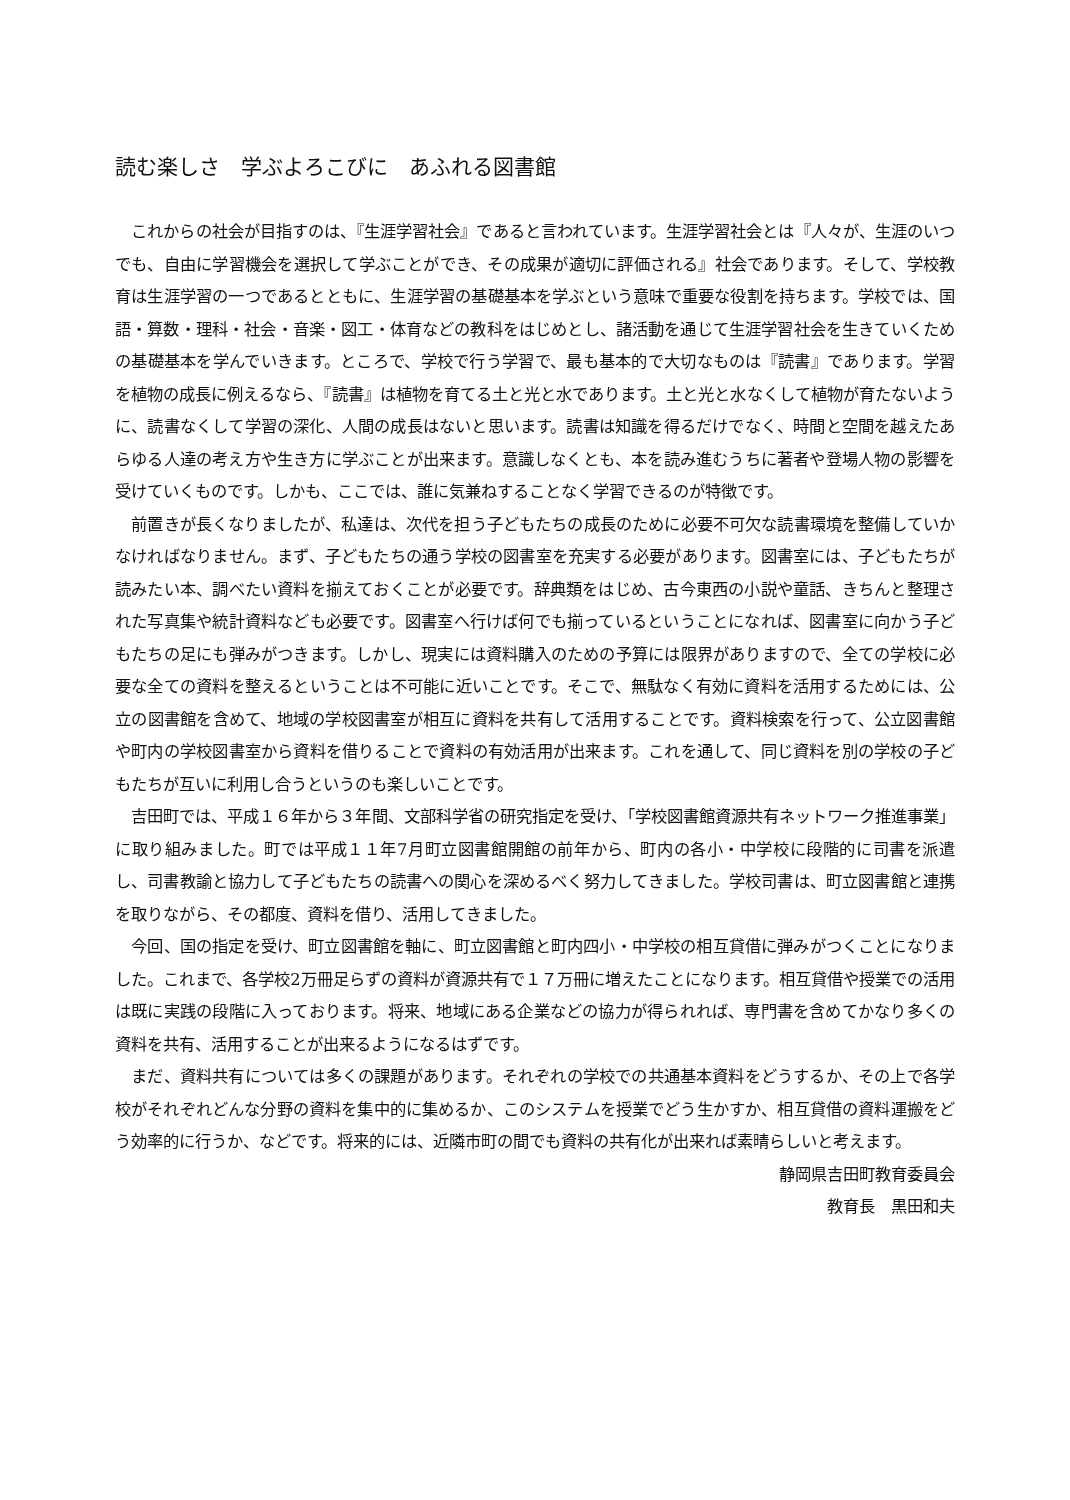読む楽しさ　学ぶよろこびに　あふれる図書館
これからの社会が目指すのは、『生涯学習社会』であると言われています。生涯学習社会とは『人々が、生涯のいつでも、自由に学習機会を選択して学ぶことができ、その成果が適切に評価される』社会であります。そして、学校教育は生涯学習の一つであるとともに、生涯学習の基礎基本を学ぶという意味で重要な役割を持ちます。学校では、国語・算数・理科・社会・音楽・図工・体育などの教科をはじめとし、諸活動を通じて生涯学習社会を生きていくための基礎基本を学んでいきます。ところで、学校で行う学習で、最も基本的で大切なものは『読書』であります。学習を植物の成長に例えるなら、『読書』は植物を育てる土と光と水であります。土と光と水なくして植物が育たないように、読書なくして学習の深化、人間の成長はないと思います。読書は知識を得るだけでなく、時間と空間を越えたあらゆる人達の考え方や生き方に学ぶことが出来ます。意識しなくとも、本を読み進むうちに著者や登場人物の影響を受けていくものです。しかも、ここでは、誰に気兼ねすることなく学習できるのが特徴です。
前置きが長くなりましたが、私達は、次代を担う子どもたちの成長のために必要不可欠な読書環境を整備していかなければなりません。まず、子どもたちの通う学校の図書室を充実する必要があります。図書室には、子どもたちが読みたい本、調べたい資料を揃えておくことが必要です。辞典類をはじめ、古今東西の小説や童話、きちんと整理された写真集や統計資料なども必要です。図書室へ行けば何でも揃っているということになれば、図書室に向かう子どもたちの足にも弾みがつきます。しかし、現実には資料購入のための予算には限界がありますので、全ての学校に必要な全ての資料を整えるということは不可能に近いことです。そこで、無駄なく有効に資料を活用するためには、公立の図書館を含めて、地域の学校図書室が相互に資料を共有して活用することです。資料検索を行って、公立図書館や町内の学校図書室から資料を借りることで資料の有効活用が出来ます。これを通して、同じ資料を別の学校の子どもたちが互いに利用し合うというのも楽しいことです。
吉田町では、平成１６年から３年間、文部科学省の研究指定を受け、「学校図書館資源共有ネットワーク推進事業」に取り組みました。町では平成１１年7月町立図書館開館の前年から、町内の各小・中学校に段階的に司書を派遣し、司書教諭と協力して子どもたちの読書への関心を深めるべく努力してきました。学校司書は、町立図書館と連携を取りながら、その都度、資料を借り、活用してきました。
今回、国の指定を受け、町立図書館を軸に、町立図書館と町内四小・中学校の相互貸借に弾みがつくことになりました。これまで、各学校2万冊足らずの資料が資源共有で１７万冊に増えたことになります。相互貸借や授業での活用は既に実践の段階に入っております。将来、地域にある企業などの協力が得られれば、専門書を含めてかなり多くの資料を共有、活用することが出来るようになるはずです。
まだ、資料共有については多くの課題があります。それぞれの学校での共通基本資料をどうするか、その上で各学校がそれぞれどんな分野の資料を集中的に集めるか、このシステムを授業でどう生かすか、相互貸借の資料運搬をどう効率的に行うか、などです。将来的には、近隣市町の間でも資料の共有化が出来れば素晴らしいと考えます。
静岡県吉田町教育委員会
教育長　黒田和夫